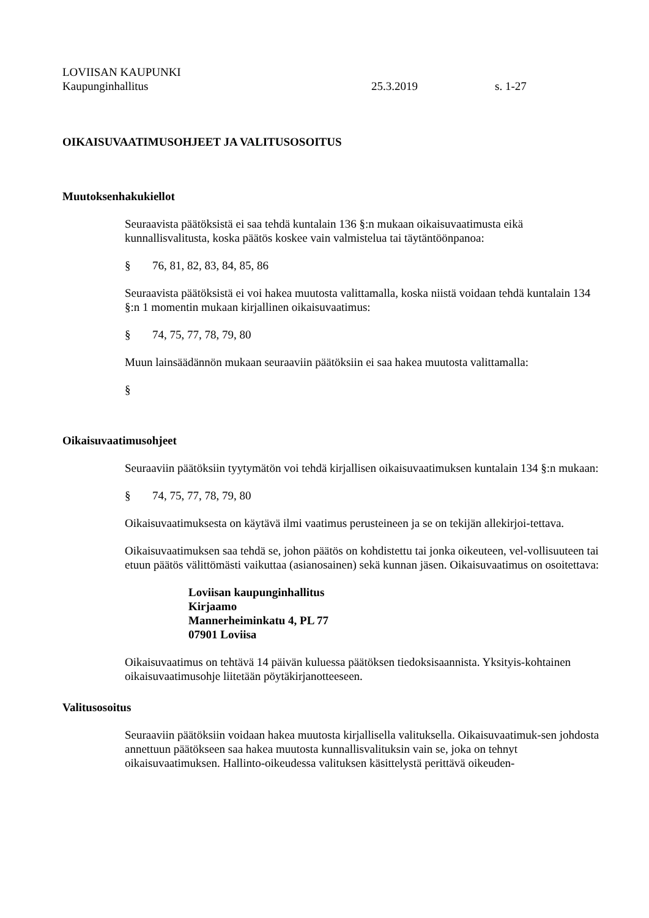LOVIISAN KAUPUNKI
Kaupunginhallitus 25.3.2019 s. 1-27
OIKAISUVAATIMUSOHJEET JA VALITUSOSOITUS
Muutoksenhakukiellot
Seuraavista päätöksistä ei saa tehdä kuntalain 136 §:n mukaan oikaisuvaatimusta eikä kunnallisvalitusta, koska päätös koskee vain valmistelua tai täytäntöönpanoa:
§ 76, 81, 82, 83, 84, 85, 86
Seuraavista päätöksistä ei voi hakea muutosta valittamalla, koska niistä voidaan tehdä kuntalain 134 §:n 1 momentin mukaan kirjallinen oikaisuvaatimus:
§ 74, 75, 77, 78, 79, 80
Muun lainsäädännön mukaan seuraaviin päätöksiin ei saa hakea muutosta valittamalla:
§
Oikaisuvaatimusohjeet
Seuraaviin päätöksiin tyytymätön voi tehdä kirjallisen oikaisuvaatimuksen kuntalain 134 §:n mukaan:
§ 74, 75, 77, 78, 79, 80
Oikaisuvaatimuksesta on käytävä ilmi vaatimus perusteineen ja se on tekijän allekirjoi-tettava.
Oikaisuvaatimuksen saa tehdä se, johon päätös on kohdistettu tai jonka oikeuteen, vel-vollisuuteen tai etuun päätös välittömästi vaikuttaa (asianosainen) sekä kunnan jäsen. Oikaisuvaatimus on osoitettava:
Loviisan kaupunginhallitus
Kirjaamo
Mannerheiminkatu 4, PL 77
07901 Loviisa
Oikaisuvaatimus on tehtävä 14 päivän kuluessa päätöksen tiedoksisaannista. Yksityis-kohtainen oikaisuvaatimusohje liitetään pöytäkirjanotteeseen.
Valitusosoitus
Seuraaviin päätöksiin voidaan hakea muutosta kirjallisella valituksella. Oikaisuvaatimuk-sen johdosta annettuun päätökseen saa hakea muutosta kunnallisvalituksin vain se, joka on tehnyt oikaisuvaatimuksen. Hallinto-oikeudessa valituksen käsittelystä perittävä oikeuden-